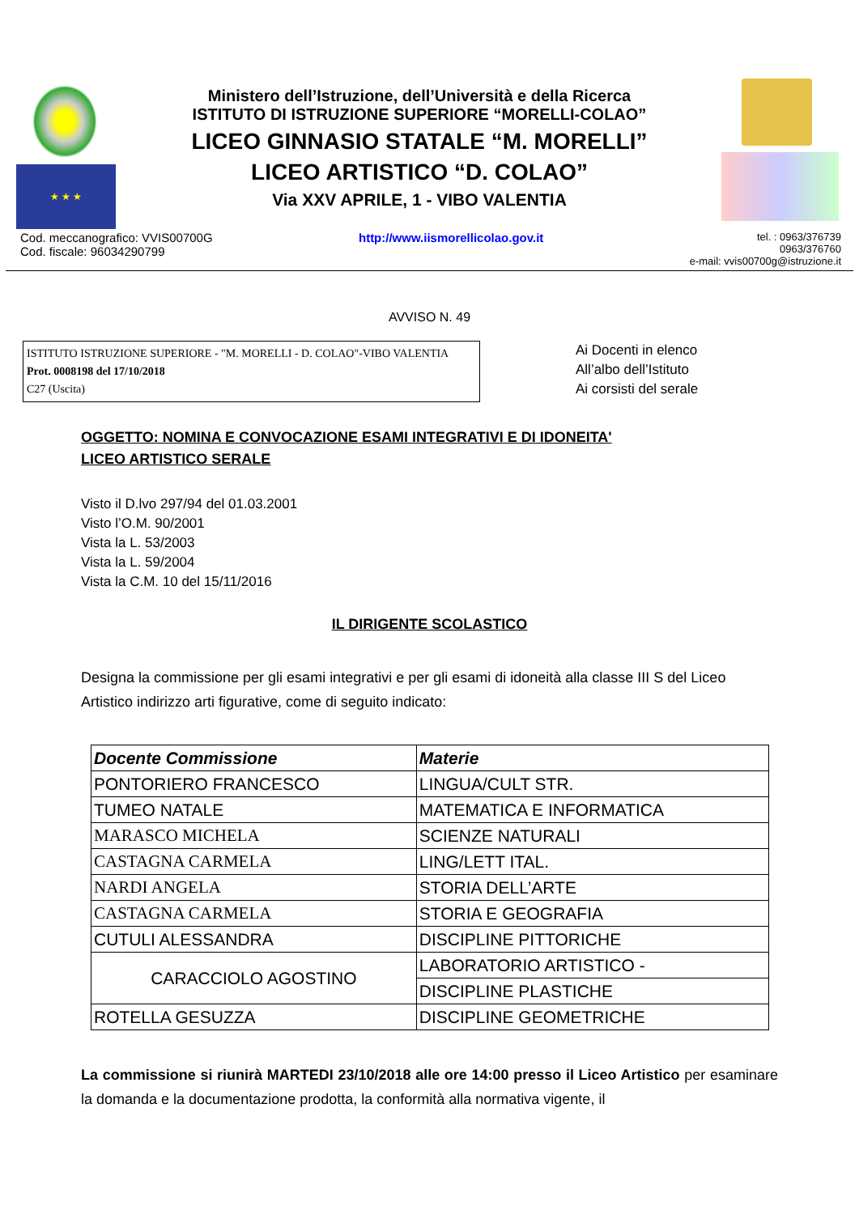★ ★ ★
Ministero dell’Istruzione, dell’Università e della Ricerca
ISTITUTO DI ISTRUZIONE SUPERIORE “MORELLI-COLAO”
LICEO GINNASIO STATALE “M. MORELLI”
LICEO ARTISTICO “D. COLAO”
Via XXV APRILE, 1 - VIBO VALENTIA
Cod. meccanografico: VVIS00700G
Cod. fiscale: 96034290799
http://www.iismorellicolao.gov.it
tel. : 0963/376739
0963/376760
e-mail: vvis00700g@istruzione.it
AVVISO N. 49
ISTITUTO ISTRUZIONE SUPERIORE - "M. MORELLI - D. COLAO"-VIBO VALENTIA
Prot. 0008198 del 17/10/2018
C27 (Uscita)
Ai Docenti in elenco
All’albo dell’Istituto
Ai corsisti del serale
OGGETTO: NOMINA E CONVOCAZIONE ESAMI INTEGRATIVI E DI IDONEITA'
LICEO ARTISTICO SERALE
Visto il D.lvo 297/94 del 01.03.2001
Visto l’O.M. 90/2001
Vista la L. 53/2003
Vista la L. 59/2004
Vista la C.M. 10 del 15/11/2016
IL DIRIGENTE SCOLASTICO
Designa la commissione per gli esami integrativi e per gli esami di idoneità alla classe III S del Liceo Artistico indirizzo arti figurative, come di seguito indicato:
| Docente Commissione | Materie |
| --- | --- |
| PONTORIERO FRANCESCO | LINGUA/CULT STR. |
| TUMEO NATALE | MATEMATICA E INFORMATICA |
| MARASCO MICHELA | SCIENZE NATURALI |
| CASTAGNA CARMELA | LING/LETT ITAL. |
| NARDI ANGELA | STORIA DELL’ARTE |
| CASTAGNA CARMELA | STORIA E GEOGRAFIA |
| CUTULI ALESSANDRA | DISCIPLINE PITTORICHE |
| CARACCIOLO AGOSTINO | LABORATORIO ARTISTICO - |
| | DISCIPLINE PLASTICHE |
| ROTELLA GESUZZA | DISCIPLINE GEOMETRICHE |
La commissione si riunirà MARTEDI 23/10/2018 alle ore 14:00 presso il Liceo Artistico per esaminare la domanda e la documentazione prodotta, la conformità alla normativa vigente, il